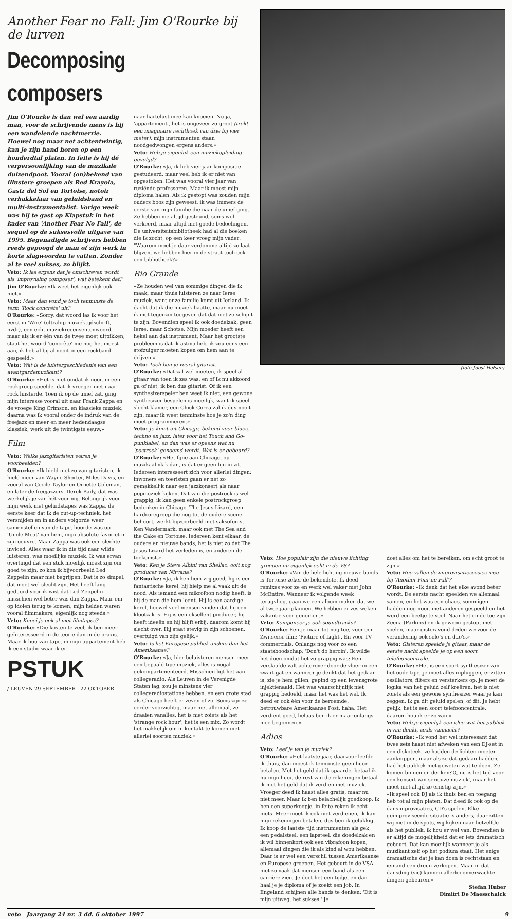Another Fear no Fall: Jim O'Rourke bij de lurven
Decomposing composers
Jim O'Rourke is dan wel een aardig man, voor de schrijvende mens is hij een wandelende nachtmerrie. Hoewel nog maar net achtentwintig, kan je zijn hand horen op een honderdtal platen. In feite is hij dé verpersoonlijking van de muzikale duizendpoot. Vooral (on)bekend van illustere groepen als Red Krayola, Gastr del Sol en Tortoise, notoir verhakkelaar van geluidsband en multi-instrumentalist. Vorige week was hij te gast op Klapstuk in het kader van 'Another Fear No Fall', de sequel op de suksesvolle uitgave van 1995. Begenadigde schrijvers hebben reeds gepoogd de man of zijn werk in korte slagwoorden te vatten. Zonder al te veel sukses, zo blijkt.
Veto: Ik las ergens dat je omschreven wordt als 'improvising composer', wat betekent dat?
Jim O'Rourke: «Ik weet het eigenlijk ook niet.»
Veto: Maar dan vond je toch tenminste de term 'Rock concrète' uit?
O'Rourke: «Sorry, dat woord las ik voor het eerst in 'Wire' (ultrahip muziektijdschrift, nvdr), een echt muziekrecensentenwoord, maar als ik er één van de twee moet uitpikken, staat het woord 'concrète' me nog het meest aan, ik heb al bij al nooit in een rockband gespeeld.»
Veto: Wat is de luistergeschiedenis van een avantgardemuzikant?
O'Rourke: «Het is niet omdat ik nooit in een rockgroep speelde, dat ik vroeger niet naar rock luisterde. Toen ik op de unief zat, ging mijn interesse vooral uit naar Frank Zappa en de vroege King Crimson, en klassieke muziek; daarna was ik vooral onder de indruk van de freejazz en meer en meer hedendaagse klassiek, werk uit de twintigste eeuw.»
Film
Veto: Welke jazzgitaristen waren je voorbeelden?
O'Rourke: «Ik hield niet zo van gitaristen, ik hield meer van Wayne Shorter, Miles Davis, en vooral van Cecile Taylor en Ornette Coleman, en later de freejazzers. Derek Baily, dat was werkelijk je van hét voor mij. Belangrijk voor mijn werk met geluidstapes was Zappa, de eerste keer dat ik de cut-up-techniek, het versnijden en in andere volgorde weer samenstellen van de tape, hoorde was op 'Uncle Meat' van hem, mijn absolute favoriet in zijn oeuvre. Maar Zappa was ook een slechte invloed. Alles waar ik in die tijd naar wilde luisteren, was moeilijke muziek. Ik was ervan overtuigd dat een stuk moeilijk moest zijn om goed te zijn, zo kon ik bijvoorbeeld Led Zeppelin maar niet begrijpen. Dat is zo simpel, dat moet wel slecht zijn. Het heeft lang geduurd voor ik wist dat Led Zeppelin misschien wel beter was dan Zappa. Maar om op idolen terug te komen, mijn helden waren vooral filmmakers, eigenlijk nog steeds.»
Veto: Knoei je ook al met filmtapes?
O'Rourke: «Die kosten te veel, ik ben meer geïnteresseerd in de teorie dan in de praxis. Maar ik hou van tape, in mijn appartement heb ik een studio waar ik er
PSTUK
/ LEUVEN 29 SEPTEMBER - 22 OKTOBER
naar hartelust mee kan knoeien. Nu ja, 'appartement', het is ongeveer zo groot (trekt een imaginaire rechthoek van drie bij vier meter), mijn instrumenten staan noodgedwongen ergens anders.»
Veto: Heb je eigenlijk een muziekopleiding gevolgd?
O'Rourke: «Ja, ik heb vier jaar kompositie gestudeerd, maar veel heb ik er niet van opgestoken. Het was vooral vier jaar van ruziënde professoren. Maar ik moest mijn diploma halen. Als ik gestopt was zouden mijn ouders boos zijn geweest, ik was immers de eerste van mijn familie die naar de unief ging. Ze hebben me altijd gesteund, soms wel verkeerd, maar altijd met goede bedoelingen. De universiteitsbibliotheek had al die boeken die ik zocht, op een keer vroeg mijn vader: "Waarom moet je daar verdomme altijd zo laat blijven, we hebben hier in de straat toch ook een bibliotheek?»
Rio Grande
«Ze houden wel van sommige dingen die ik maak, maar thuis luisteren ze naar Ierse muziek, want onze familie komt uit Ierland. Ik dacht dat ik die muziek haatte, maar nu moet ik met tegenzin toegeven dat dat niet zo schijnt te zijn. Bovendien speel ik ook doedelzak, geen Ierse, maar Schotse. Mijn moeder heeft een hekel aan dat instrument. Maar het grootste probleem is dat ik astma heb, ik zou eens een stofzuiger moeten kopen om hem aan te drijven.»
Veto: Toch ben je vooral gitarist.
O'Rourke: «Dat zal wel moeten, ik speel al gitaar van toen ik zes was, en of ik nu akkoord ga of niet, ik ben dus gitarist. Of ik een synthesizerspeler ben weet ik niet, een gewone synthesizer bespelen is moeilijk, want ik speel slecht klavier, een Chick Corea zal ik dus nooit zijn, maar ik weet tenminste hoe je zo'n ding moet programmeren.»
Veto: Je komt uit Chicago, bekend voor blues, techno en jazz, later voor het Touch and Go-punklabel, en dan was er opeens wat nu 'postrock' genoemd wordt. Wat is er gebeurd?
O'Rourke: «Het fijne aan Chicago, op muzikaal vlak dan, is dat er geen lijn in zit. Iedereen interesseert zich voor allerlei dingen: inwoners en toeristen gaan er net zo gemakkelijk naar een jazzkonsert als naar popmuziek kijken. Dat van die postrock is wel grappig, ik kan geen enkele postrockgroep bedenken in Chicago. The Jesus Lizard, een hardcoregroep die nog tot de oudere scene behoort, werkt bijvoorbeeld met saksofonist Ken Vandermark, maar ook met The Sea and the Cake en Tortoise. Iedereen kent elkaar, de oudere en nieuwe bands, het is niet zo dat The Jesus Lizard het verleden is, en anderen de toekomst.»
Veto: Ken je Steve Albini van Shellac, ooit nog producer van Nirvana?
O'Rourke: «Ja, ik ken hem vrij goed, hij is een fantastische kerel, hij hielp me al vaak uit de nood. Als iemand een mikrofoon nodig heeft, is hij de man die hem leent. Hij is een aardige kerel, hoewel veel mensen vinden dat hij een klootzak is. Hij is een eksellent producer, hij heeft ideeën en hij blijft erbij, daarom komt hij slecht over. Hij staat stevig in zijn schoenen, overtuigd van zijn gelijk.»
Veto: Is het Europese publiek anders dan het Amerikaanse?
O'Rourke: «Ja, hier beluisteren mensen meer een bepaald tipe muziek, alles is nogal gekompartimenteerd. Misschien ligt het aan collegeradio. Als Leuven in de Verenigde Staten lag, zou je minstens vier collegeradiostations hebben, en een grote stad als Chicago heeft er zeven of zo. Soms zijn ze eerder voorzichtig, maar niet allemaal, ze draaien vanalles, het is niet zoiets als het 'strange rock hour', het is een mix. Zo wordt het makkelijk om in kontakt te komen met allerlei soorten muziek.»
(foto Joost Helsen)
Veto: Hoe populair zijn die nieuwe lichting groepen nu eigenlijk echt in de VS?
O'Rourke: «Van de hele lichting nieuwe bands is Tortoise zeker de bekendste. Ik deed remixes voor ze en werk wel vaker met John McEntire. Wanneer ik volgende week terugvlieg, gaan we een album maken dat we al twee jaar plannen. We hebben er zes weken vakantie voor genomen.»
Veto: Komponeer je ook soundtracks?
O'Rourke: Eentje maar tot nog toe, voor een Zwitserse film: 'Picture of Light'. En voor TV-commercials. Onlangs nog voor zo een staatsboodschap: 'Don't do heroin'. Ik wilde het doen omdat het zo grappig was: Een verslaafde valt achterover door de vloer in een zwart gat en wanneer je denkt dat het gedaan is, zie je hem gillen, gepind op een levensgrote injektienaald. Het was waarschijnlijk niet grappig bedoeld, maar het was het wel. Ik deed er ook één voor de beroemde, betrouwbare Amerikaanse Post, haha. Het verdient goed, helaas ben ik er maar onlangs mee begonnen.»
Adios
Veto: Leef je van je muziek?
O'Rourke: «Het laatste jaar, daarvoor leefde ik thuis, dan moest ik tenminste geen huur betalen. Met het geld dat ik spaarde, betaal ik nu mijn huur, de rest van de rekeningen betaal ik met het geld dat ik verdien met muziek. Vroeger deed ik haast alles gratis, maar nu niet meer. Maar ik ben belachelijk goedkoop, ik ben een superkoopje, in feite reken ik echt niets. Meer moet ik ook niet verdienen, ik kan mijn rekeningen betalen, dus ben ik gelukkig. Ik koop de laatste tijd instrumenten als gek, een pedalsteel, een lapsteel, die doedelzak en ik wil binnenkort ook een vibrafoon kopen, allemaal dingen die ik als kind al wou hebben. Daar is er wel een verschil tussen Amerikaanse en Europese groepen. Het gebeurt in de VSA niet zo vaak dat mensen een band als een carrière zien. Je doet het een tijdje, en dan haal je je diploma of je zoekt een job. In Engeland schijnen alle bands te denken: 'Dit is mijn uitweg, het sukses.' Je
doet alles om het te bereiken, om echt groot te zijn.»
Veto: Hoe vallen de improvisatiesessies mee bij 'Another Fear no Fall'?
O'Rourke: «Ik denk dat het elke avond beter wordt. De eerste nacht speelden we allemaal samen, en het was een chaos, sommigen hadden nog nooit met anderen gespeeld en het werd een beetje te veel. Naar het einde toe zijn Zeena (Parkins) en ik gewoon gestopt met spelen, maar gisteravond deden we voor de verandering ook solo's en duo's.»
Veto: Gisteren speelde je gitaar, maar de eerste nacht speelde je op een soort telefooncentrale.
O'Rourke: «Het is een soort synthesizer van het oude tipe, je moet alles inpluggen, er zitten ossillators, filters en versterkers op, je moet de logika van het geluid zelf kreëren, het is niet zoiets als een gewone synthesizer waar je kan zeggen, ik ga dit geluid spelen, of dit. Je hebt gelijk, het is een soort telefooncentrale, daarom hou ik er zo van.»
Veto: Heb je eigenlijk een idee wat het publiek ervan denkt, zoals vannacht?
O'Rourke: «Ik vond het wel interessant dat twee sets haast niet afweken van een DJ-set in een diskoteek, ze hadden de lichten moeten aanknippen, maar als ze dat gedaan hadden, had het publiek niet geweten wat te doen. Ze komen binnen en denken:'O, nu is het tijd voor een konsert van serieuze muziek', maar het moet niet altijd zo ernstig zijn.»
«Ik speel ook DJ als ik thuis ben en toegang heb tot al mijn platen. Dat deed ik ook op de dansimprovisaties, CD's spelen. Elke geïmproviseerde situatie is anders, daar zitten wij niet in de spots, wij kijken naar hetzelfde als het publiek, ik hou er wel van. Bovendien is er altijd de mogelijkheid dat er iets dramatisch gebeurt. Dat kan moeilijk wanneer je als muzikant zelf op het podium staat. Het enige dramatische dat je kan doen is rechtstaan en iemand een dreun verkopen. Maar in dat dansding (sic) kunnen allerlei onverwachte dingen gebeuren.»
Stefan Huber
Dimitri De Maesschalck
veto Jaargang 24 nr. 3 dd. 6 oktober 1997 9